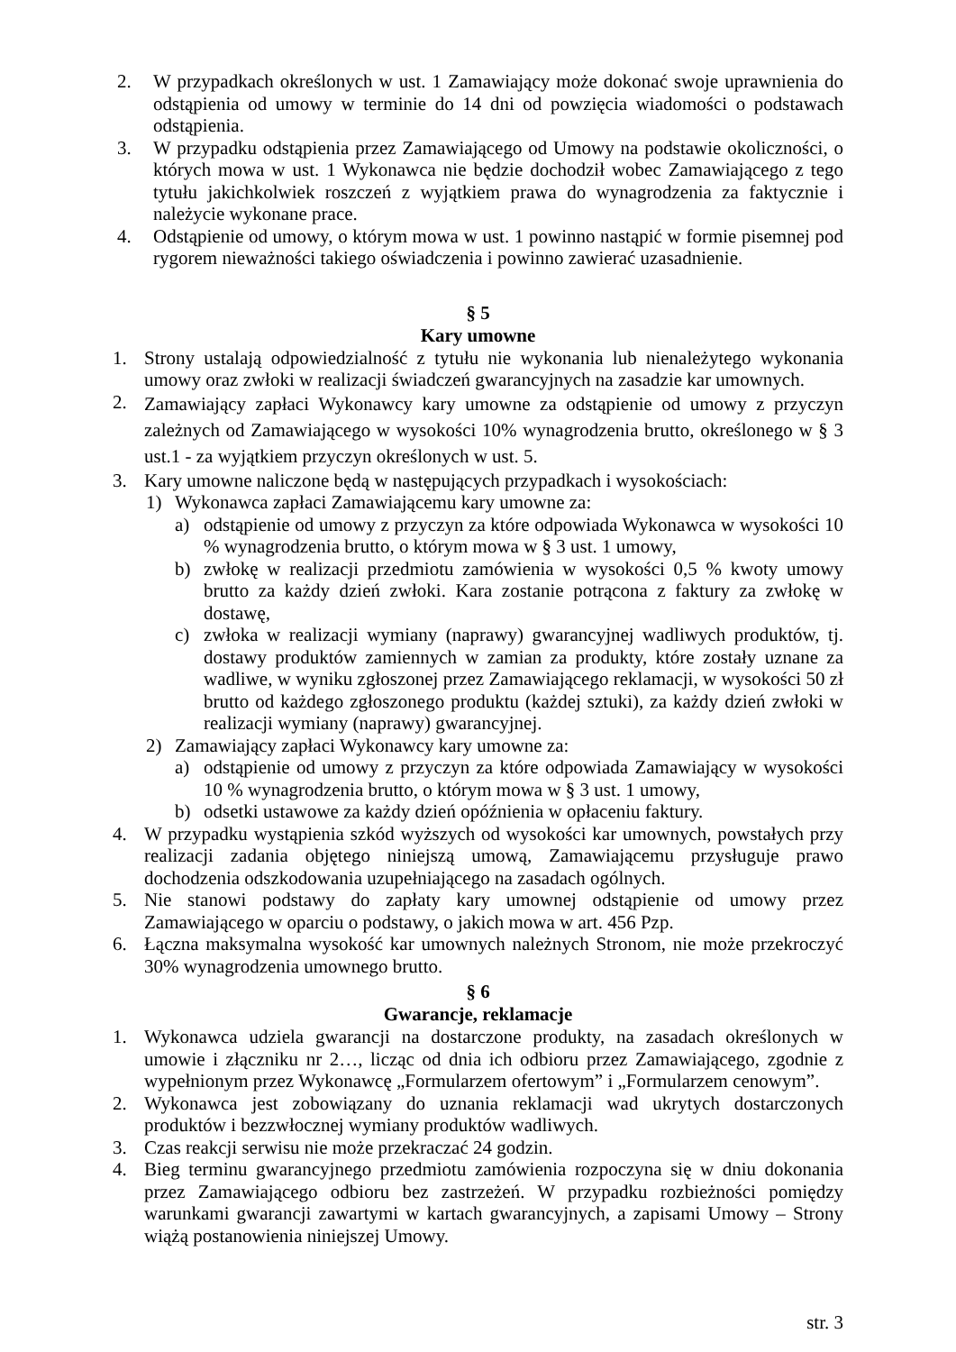2. W przypadkach określonych w ust. 1 Zamawiający może dokonać swoje uprawnienia do odstąpienia od umowy w terminie do 14 dni od powzięcia wiadomości o podstawach odstąpienia.
3. W przypadku odstąpienia przez Zamawiającego od Umowy na podstawie okoliczności, o których mowa w ust. 1 Wykonawca nie będzie dochodził wobec Zamawiającego z tego tytułu jakichkolwiek roszczeń z wyjątkiem prawa do wynagrodzenia za faktycznie i należycie wykonane prace.
4. Odstąpienie od umowy, o którym mowa w ust. 1 powinno nastąpić w formie pisemnej pod rygorem nieważności takiego oświadczenia i powinno zawierać uzasadnienie.
§ 5
Kary umowne
1. Strony ustalają odpowiedzialność z tytułu nie wykonania lub nienależytego wykonania umowy oraz zwłoki w realizacji świadczeń gwarancyjnych na zasadzie kar umownych.
2.
Zamawiający zapłaci Wykonawcy kary umowne za odstąpienie od umowy z przyczyn zależnych od Zamawiającego w wysokości 10% wynagrodzenia brutto, określonego w § 3 ust.1 - za wyjątkiem przyczyn określonych w ust. 5.
3. Kary umowne naliczone będą w następujących przypadkach i wysokościach:
1) Wykonawca zapłaci Zamawiającemu kary umowne za:
a) odstąpienie od umowy z przyczyn za które odpowiada Wykonawca w wysokości 10 % wynagrodzenia brutto, o którym mowa w § 3 ust. 1 umowy,
b) zwłokę w realizacji przedmiotu zamówienia w wysokości 0,5 % kwoty umowy brutto za każdy dzień zwłoki. Kara zostanie potrącona z faktury za zwłokę w dostawę,
c) zwłoka w realizacji wymiany (naprawy) gwarancyjnej wadliwych produktów, tj. dostawy produktów zamiennych w zamian za produkty, które zostały uznane za wadliwe, w wyniku zgłoszonej przez Zamawiającego reklamacji, w wysokości 50 zł brutto od każdego zgłoszonego produktu (każdej sztuki), za każdy dzień zwłoki w realizacji wymiany (naprawy) gwarancyjnej.
2) Zamawiający zapłaci Wykonawcy kary umowne za:
a) odstąpienie od umowy z przyczyn za które odpowiada Zamawiający w wysokości 10 % wynagrodzenia brutto, o którym mowa w § 3 ust. 1 umowy,
b) odsetki ustawowe za każdy dzień opóźnienia w opłaceniu faktury.
4. W przypadku wystąpienia szkód wyższych od wysokości kar umownych, powstałych przy realizacji zadania objętego niniejszą umową, Zamawiającemu przysługuje prawo dochodzenia odszkodowania uzupełniającego na zasadach ogólnych.
5. Nie stanowi podstawy do zapłaty kary umownej odstąpienie od umowy przez Zamawiającego w oparciu o podstawy, o jakich mowa w art. 456 Pzp.
6. Łączna maksymalna wysokość kar umownych należnych Stronom, nie może przekroczyć 30% wynagrodzenia umownego brutto.
§ 6
Gwarancje, reklamacje
1. Wykonawca udziela gwarancji na dostarczone produkty, na zasadach określonych w umowie i złączniku nr 2…, licząc od dnia ich odbioru przez Zamawiającego, zgodnie z wypełnionym przez Wykonawcę „Formularzem ofertowym” i „Formularzem cenowym”.
2. Wykonawca jest zobowiązany do uznania reklamacji wad ukrytych dostarczonych produktów i bezzwłocznej wymiany produktów wadliwych.
3. Czas reakcji serwisu nie może przekraczać 24 godzin.
4. Bieg terminu gwarancyjnego przedmiotu zamówienia rozpoczyna się w dniu dokonania przez Zamawiającego odbioru bez zastrzeżeń. W przypadku rozbieżności pomiędzy warunkami gwarancji zawartymi w kartach gwarancyjnych, a zapisami Umowy – Strony wiążą postanowienia niniejszej Umowy.
str. 3